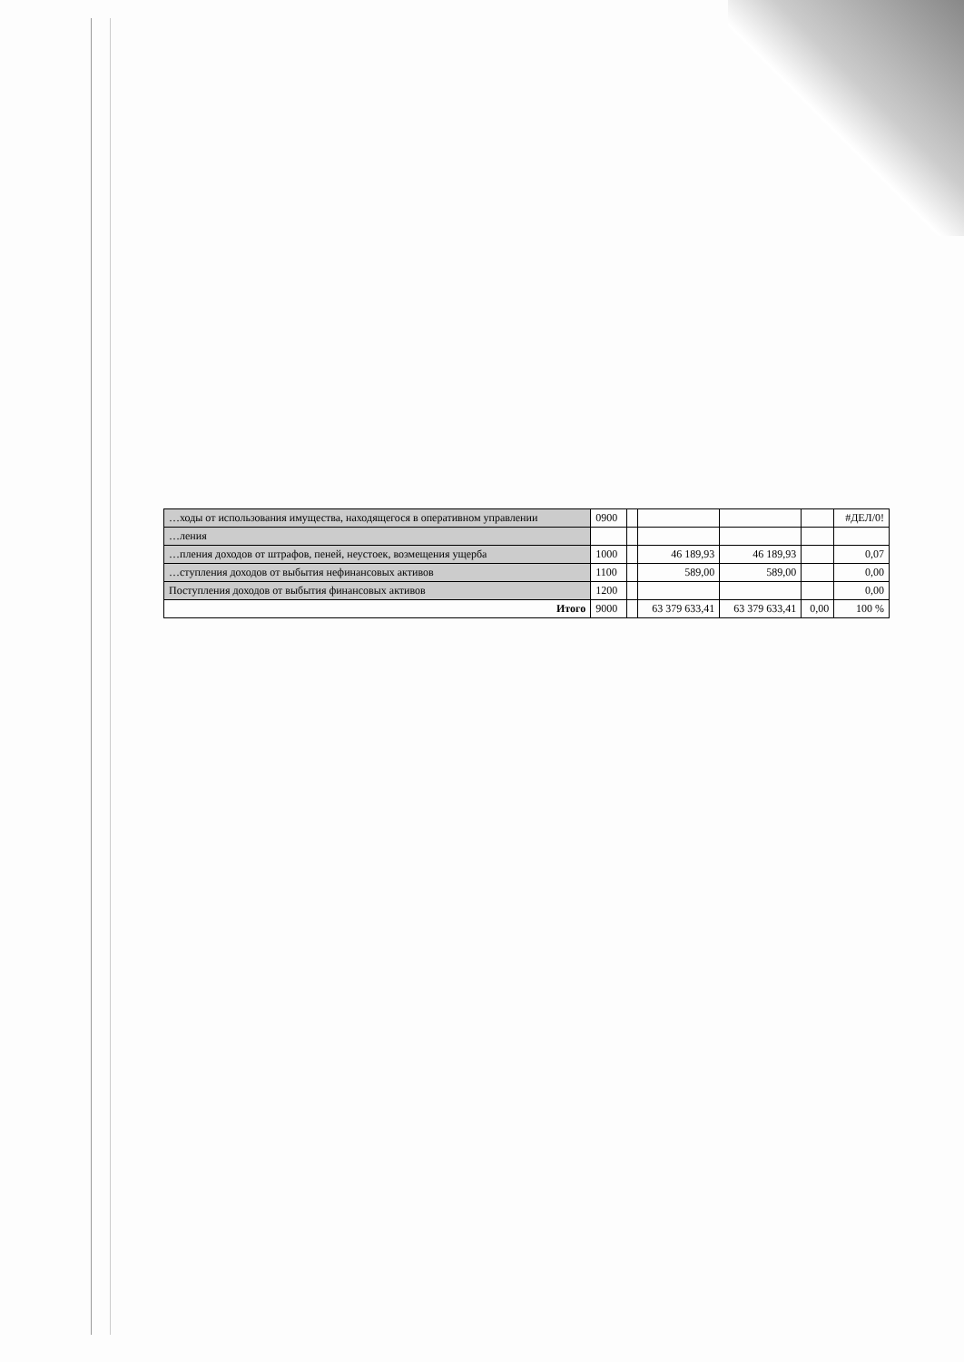| …ходы от использования имущества, находящегося в оперативном управлении | 0900 | | | | | #ДЕЛ/0! |
| …ления | | | | | | |
| …пления доходов от штрафов, пеней, неустоек, возмещения ущерба | 1000 | | 46 189,93 | 46 189,93 | | 0,07 |
| …ступления доходов от выбытия нефинансовых активов | 1100 | | 589,00 | 589,00 | | 0,00 |
| Поступления доходов от выбытия финансовых активов | 1200 | | | | | 0,00 |
| Итого | 9000 | | 63 379 633,41 | 63 379 633,41 | 0,00 | 100 % |